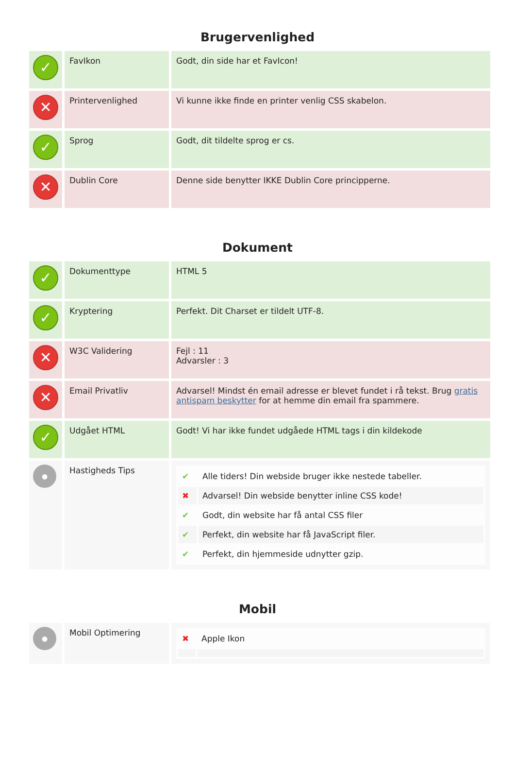Brugervenlighed
| ✓ | FavIkon | Godt, din side har et FavIcon! |
| ✕ | Printervenlighed | Vi kunne ikke finde en printer venlig CSS skabelon. |
| ✓ | Sprog | Godt, dit tildelte sprog er cs. |
| ✕ | Dublin Core | Denne side benytter IKKE Dublin Core principperne. |
Dokument
| ✓ | Dokumenttype | HTML 5 |
| ✓ | Kryptering | Perfekt. Dit Charset er tildelt UTF-8. |
| ✕ | W3C Validering | Fejl : 11 Advarsler : 3 |
| ✕ | Email Privatliv | Advarsel! Mindst én email adresse er blevet fundet i rå tekst. Brug gratis antispam beskytter for at hemme din email fra spammere. |
| ✓ | Udgået HTML | Godt! Vi har ikke fundet udgåede HTML tags i din kildekode |
| ● | Hastigheds Tips | / ✔ / Alle tiders! Din webside bruger ikke nestede tabeller. / / ✖ / Advarsel! Din webside benytter inline CSS kode! / / ✔ / Godt, din website har få antal CSS filer / / ✔ / Perfekt, din website har få JavaScript filer. / / ✔ / Perfekt, din hjemmeside udnytter gzip. / |
Mobil
| ● | Mobil Optimering | / ✖ / Apple Ikon / |